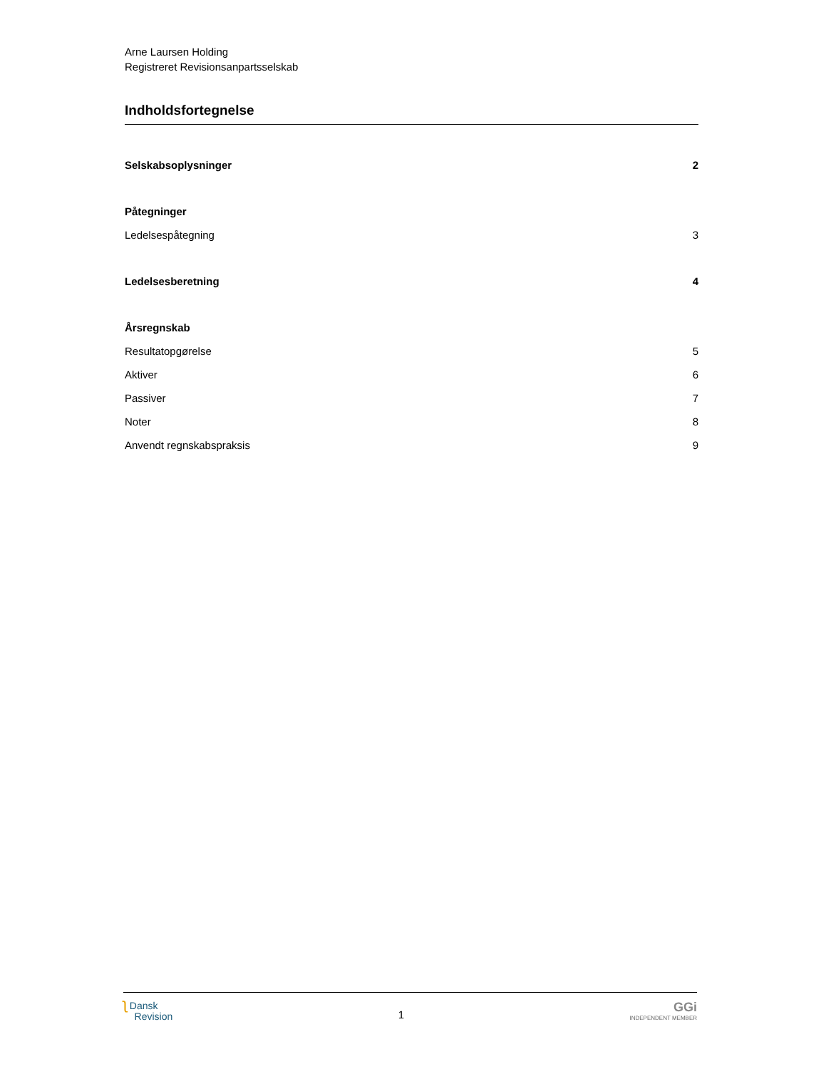Arne Laursen Holding
Registreret Revisionsanpartsselskab
Indholdsfortegnelse
Selskabsoplysninger 2
Påtegninger
Ledelsespåtegning 3
Ledelsesberetning 4
Årsregnskab
Resultatopgørelse 5
Aktiver 6
Passiver 7
Noter 8
Anvendt regnskabspraksis 9
ʅ Dansk
Revision
1
GGi
INDEPENDENT MEMBER